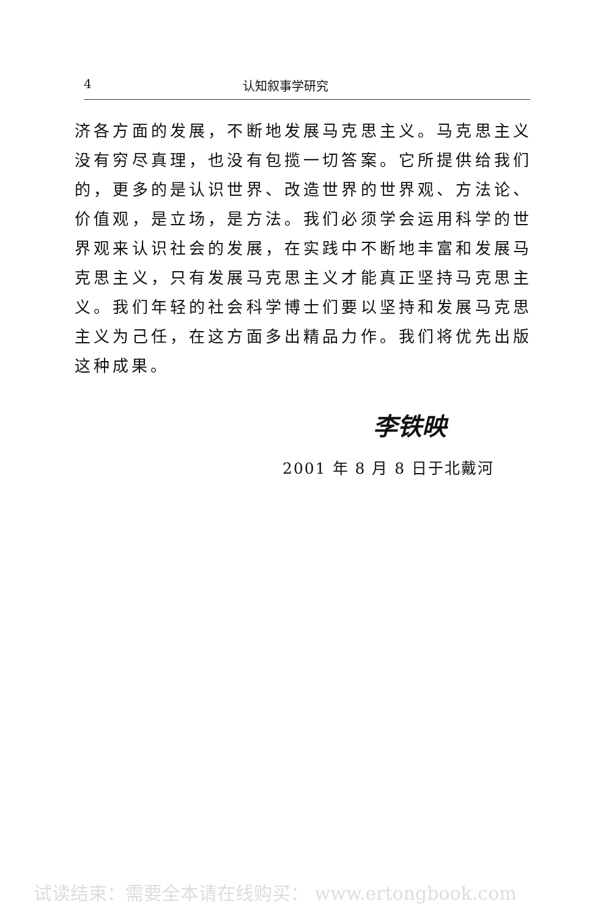4 认知叙事学研究
济各方面的发展，不断地发展马克思主义。马克思主义没有穷尽真理，也没有包揽一切答案。它所提供给我们的，更多的是认识世界、改造世界的世界观、方法论、价值观，是立场，是方法。我们必须学会运用科学的世界观来认识社会的发展，在实践中不断地丰富和发展马克思主义，只有发展马克思主义才能真正坚持马克思主义。我们年轻的社会科学博士们要以坚持和发展马克思主义为己任，在这方面多出精品力作。我们将优先出版这种成果。
李铁映
2001 年 8 月 8 日于北戴河
试读结束：需要全本请在线购买： www.ertongbook.com